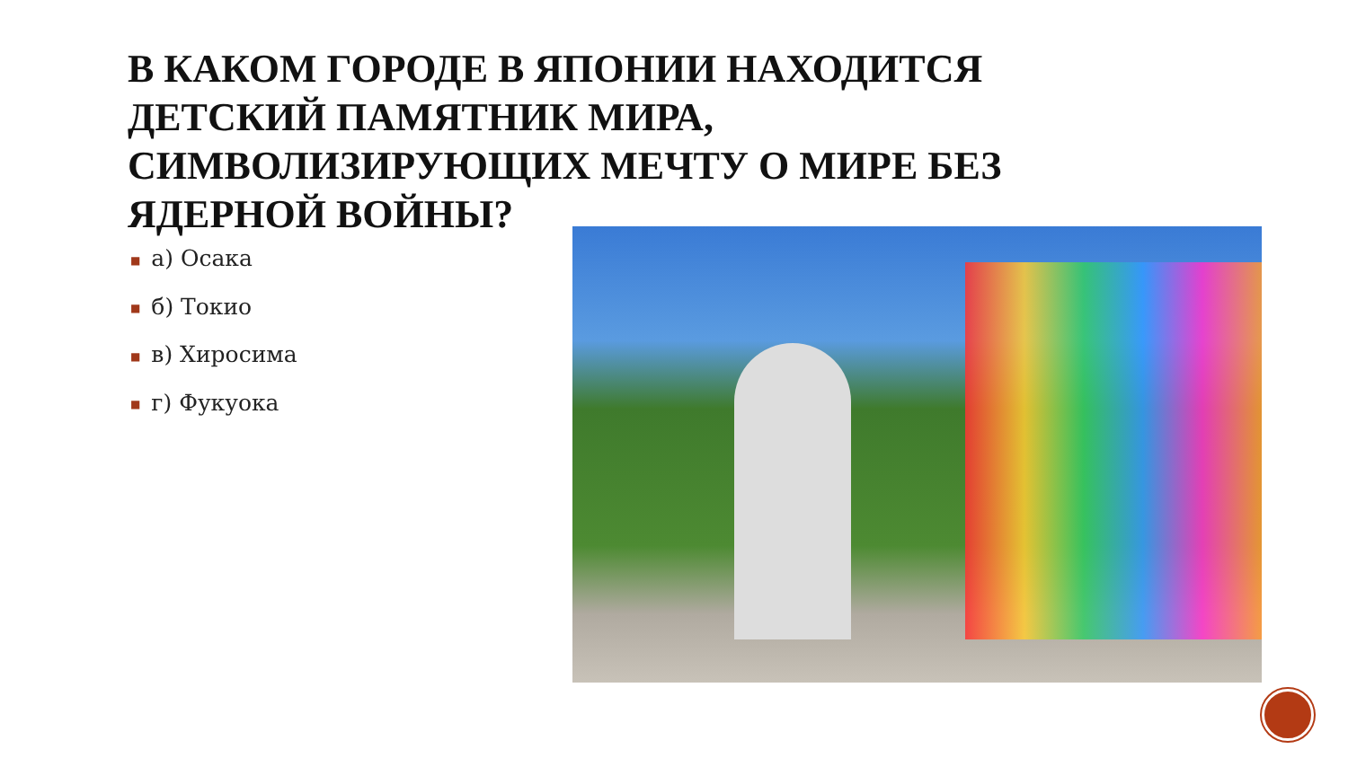В КАКОМ ГОРОДЕ В ЯПОНИИ НАХОДИТСЯ ДЕТСКИЙ ПАМЯТНИК МИРА, СИМВОЛИЗИРУЮЩИХ МЕЧТУ О МИРЕ БЕЗ ЯДЕРНОЙ ВОЙНЫ?
■ а) Осака
■ б) Токио
■ в) Хиросима
■ г) Фукуока